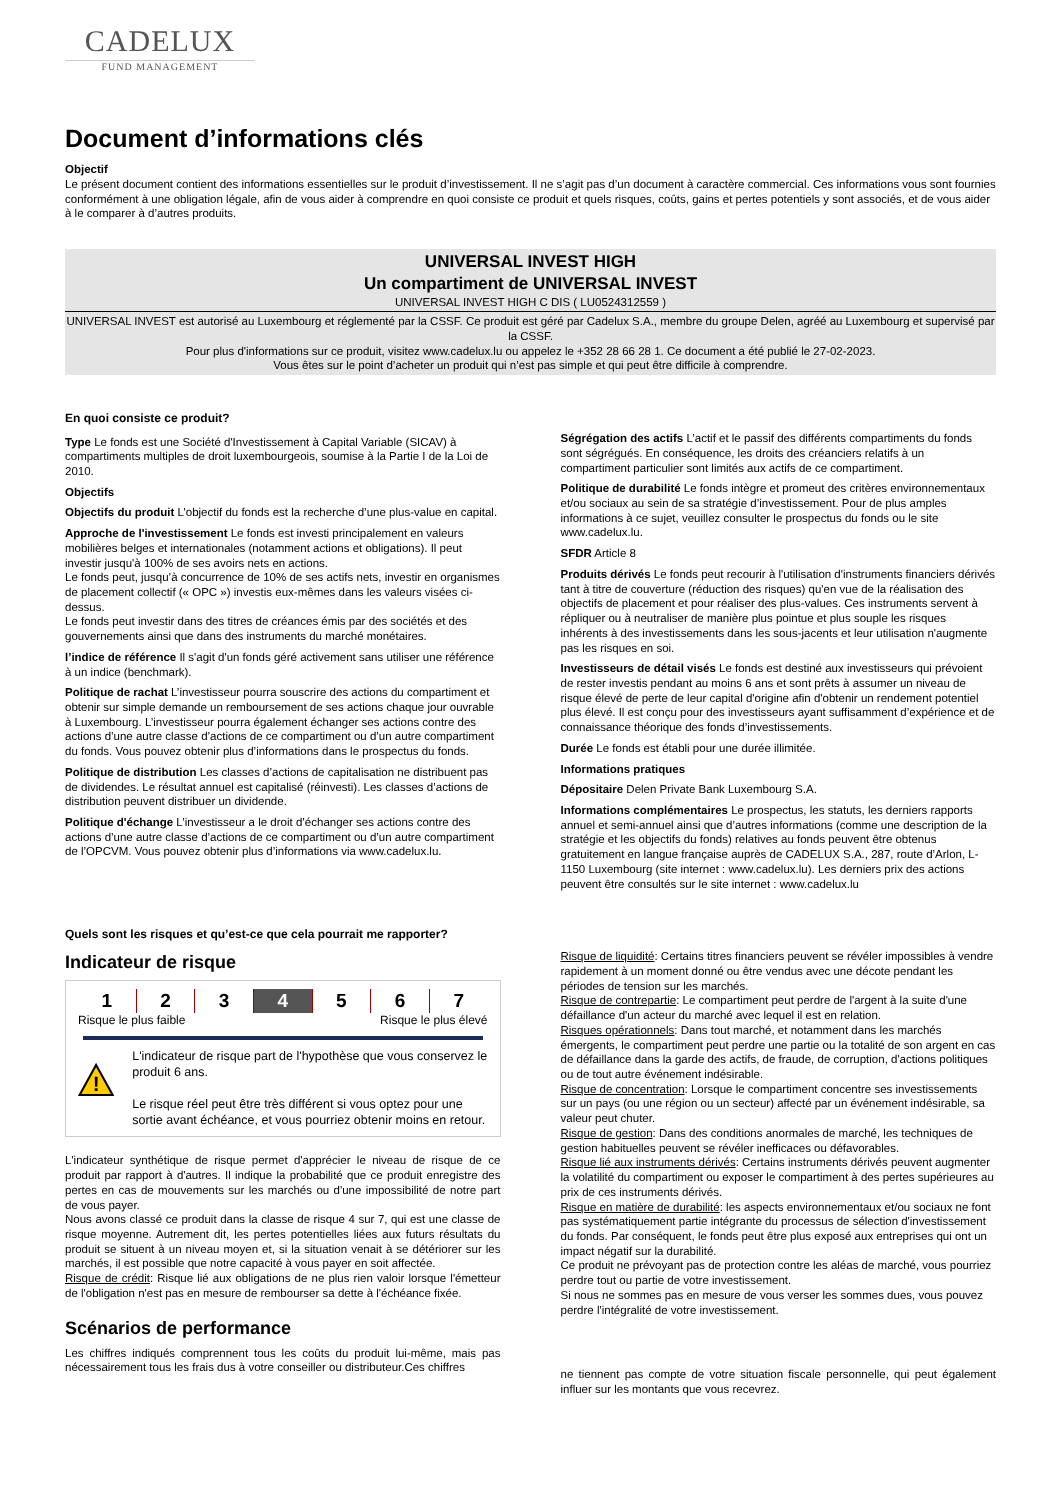CADELUX
FUND MANAGEMENT
Document d’informations clés
Objectif
Le présent document contient des informations essentielles sur le produit d’investissement. Il ne s’agit pas d’un document à caractère commercial. Ces informations vous sont fournies conformément à une obligation légale, afin de vous aider à comprendre en quoi consiste ce produit et quels risques, coûts, gains et pertes potentiels y sont associés, et de vous aider à le comparer à d’autres produits.
UNIVERSAL INVEST HIGH
Un compartiment de UNIVERSAL INVEST
UNIVERSAL INVEST HIGH C DIS ( LU0524312559 )
UNIVERSAL INVEST est autorisé au Luxembourg et réglementé par la CSSF. Ce produit est géré par Cadelux S.A., membre du groupe Delen, agréé au Luxembourg et supervisé par la CSSF.
Pour plus d'informations sur ce produit, visitez www.cadelux.lu ou appelez le +352 28 66 28 1. Ce document a été publié le 27-02-2023.
Vous êtes sur le point d’acheter un produit qui n’est pas simple et qui peut être difficile à comprendre.
En quoi consiste ce produit?
Type Le fonds est une Société d'Investissement à Capital Variable (SICAV) à compartiments multiples de droit luxembourgeois, soumise à la Partie I de la Loi de 2010.
Objectifs
Objectifs du produit L’objectif du fonds est la recherche d’une plus-value en capital.
Approche de l'investissement Le fonds est investi principalement en valeurs mobilières belges et internationales (notamment actions et obligations). Il peut investir jusqu'à 100% de ses avoirs nets en actions.
Le fonds peut, jusqu’à concurrence de 10% de ses actifs nets, investir en organismes de placement collectif (« OPC ») investis eux-mêmes dans les valeurs visées ci-dessus.
Le fonds peut investir dans des titres de créances émis par des sociétés et des gouvernements ainsi que dans des instruments du marché monétaires.
l’indice de référence Il s'agit d'un fonds géré activement sans utiliser une référence à un indice (benchmark).
Politique de rachat L’investisseur pourra souscrire des actions du compartiment et obtenir sur simple demande un remboursement de ses actions chaque jour ouvrable à Luxembourg. L’investisseur pourra également échanger ses actions contre des actions d’une autre classe d’actions de ce compartiment ou d’un autre compartiment du fonds. Vous pouvez obtenir plus d’informations dans le prospectus du fonds.
Politique de distribution Les classes d’actions de capitalisation ne distribuent pas de dividendes. Le résultat annuel est capitalisé (réinvesti). Les classes d’actions de distribution peuvent distribuer un dividende.
Politique d'échange L’investisseur a le droit d’échanger ses actions contre des actions d’une autre classe d’actions de ce compartiment ou d’un autre compartiment de l’OPCVM. Vous pouvez obtenir plus d’informations via www.cadelux.lu.
Ségrégation des actifs L’actif et le passif des différents compartiments du fonds sont ségrégués. En conséquence, les droits des créanciers relatifs à un compartiment particulier sont limités aux actifs de ce compartiment.
Politique de durabilité Le fonds intègre et promeut des critères environnementaux et/ou sociaux au sein de sa stratégie d’investissement. Pour de plus amples informations à ce sujet, veuillez consulter le prospectus du fonds ou le site www.cadelux.lu.
SFDR Article 8
Produits dérivés Le fonds peut recourir à l'utilisation d'instruments financiers dérivés tant à titre de couverture (réduction des risques) qu'en vue de la réalisation des objectifs de placement et pour réaliser des plus-values. Ces instruments servent à répliquer ou à neutraliser de manière plus pointue et plus souple les risques inhérents à des investissements dans les sous-jacents et leur utilisation n'augmente pas les risques en soi.
Investisseurs de détail visés Le fonds est destiné aux investisseurs qui prévoient de rester investis pendant au moins 6 ans et sont prêts à assumer un niveau de risque élevé de perte de leur capital d'origine afin d'obtenir un rendement potentiel plus élevé. Il est conçu pour des investisseurs ayant suffisamment d’expérience et de connaissance théorique des fonds d’investissements.
Durée Le fonds est établi pour une durée illimitée.
Informations pratiques
Dépositaire Delen Private Bank Luxembourg S.A.
Informations complémentaires Le prospectus, les statuts, les derniers rapports annuel et semi-annuel ainsi que d’autres informations (comme une description de la stratégie et les objectifs du fonds) relatives au fonds peuvent être obtenus gratuitement en langue française auprès de CADELUX S.A., 287, route d’Arlon, L-1150 Luxembourg (site internet : www.cadelux.lu). Les derniers prix des actions peuvent être consultés sur le site internet : www.cadelux.lu
Quels sont les risques et qu’est-ce que cela pourrait me rapporter?
Indicateur de risque
1 2 3 4 5 6 7
Risque le plus faible Risque le plus élevé
!
L'indicateur de risque part de l'hypothèse que vous conservez le produit 6 ans.
Le risque réel peut être très différent si vous optez pour une sortie avant échéance, et vous pourriez obtenir moins en retour.
L'indicateur synthétique de risque permet d'apprécier le niveau de risque de ce produit par rapport à d'autres. Il indique la probabilité que ce produit enregistre des pertes en cas de mouvements sur les marchés ou d'une impossibilité de notre part de vous payer.
Nous avons classé ce produit dans la classe de risque 4 sur 7, qui est une classe de risque moyenne. Autrement dit, les pertes potentielles liées aux futurs résultats du produit se situent à un niveau moyen et, si la situation venait à se détériorer sur les marchés, il est possible que notre capacité à vous payer en soit affectée.
Risque de crédit: Risque lié aux obligations de ne plus rien valoir lorsque l'émetteur de l'obligation n'est pas en mesure de rembourser sa dette à l'échéance fixée.
Scénarios de performance
Les chiffres indiqués comprennent tous les coûts du produit lui-même, mais pas nécessairement tous les frais dus à votre conseiller ou distributeur.Ces chiffres
Risque de liquidité: Certains titres financiers peuvent se révéler impossibles à vendre rapidement à un moment donné ou être vendus avec une décote pendant les périodes de tension sur les marchés.
Risque de contrepartie: Le compartiment peut perdre de l'argent à la suite d'une défaillance d'un acteur du marché avec lequel il est en relation.
Risques opérationnels: Dans tout marché, et notamment dans les marchés émergents, le compartiment peut perdre une partie ou la totalité de son argent en cas de défaillance dans la garde des actifs, de fraude, de corruption, d'actions politiques ou de tout autre événement indésirable.
Risque de concentration: Lorsque le compartiment concentre ses investissements sur un pays (ou une région ou un secteur) affecté par un événement indésirable, sa valeur peut chuter.
Risque de gestion: Dans des conditions anormales de marché, les techniques de gestion habituelles peuvent se révéler inefficaces ou défavorables.
Risque lié aux instruments dérivés: Certains instruments dérivés peuvent augmenter la volatilité du compartiment ou exposer le compartiment à des pertes supérieures au prix de ces instruments dérivés.
Risque en matière de durabilité: les aspects environnementaux et/ou sociaux ne font pas systématiquement partie intégrante du processus de sélection d'investissement du fonds. Par conséquent, le fonds peut être plus exposé aux entreprises qui ont un impact négatif sur la durabilité.
Ce produit ne prévoyant pas de protection contre les aléas de marché, vous pourriez perdre tout ou partie de votre investissement.
Si nous ne sommes pas en mesure de vous verser les sommes dues, vous pouvez perdre l'intégralité de votre investissement.
ne tiennent pas compte de votre situation fiscale personnelle, qui peut également influer sur les montants que vous recevrez.